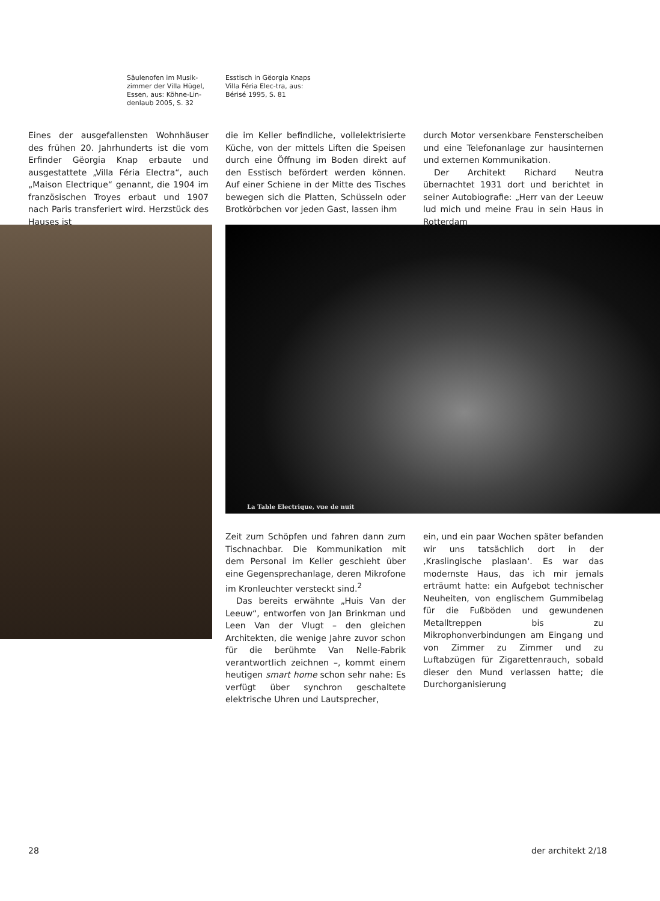Säulenofen im Musik-zimmer der Villa Hügel, Essen, aus: Köhne-Lin-denlaub 2005, S. 32
Esstisch in Gëorgia Knaps Villa Féria Elec-tra, aus: Bérisé 1995, S. 81
Eines der ausgefallensten Wohnhäuser des frühen 20. Jahrhunderts ist die vom Erfinder Gëorgia Knap erbaute und ausgestattete „Villa Féria Electra“, auch „Maison Electrique“ genannt, die 1904 im französischen Troyes erbaut und 1907 nach Paris transferiert wird. Herzstück des Hauses ist
die im Keller befindliche, vollelektrisierte Küche, von der mittels Liften die Speisen durch eine Öffnung im Boden direkt auf den Esstisch befördert werden können. Auf einer Schiene in der Mitte des Tisches bewegen sich die Platten, Schüsseln oder Brotkörbchen vor jeden Gast, lassen ihm
durch Motor versenkbare Fensterscheiben und eine Telefonanlage zur hausinternen und externen Kommunikation.
Der Architekt Richard Neutra übernachtet 1931 dort und berichtet in seiner Autobiografie: „Herr van der Leeuw lud mich und meine Frau in sein Haus in Rotterdam
La Table Electrique, vue de nuit
Zeit zum Schöpfen und fahren dann zum Tischnachbar. Die Kommunikation mit dem Personal im Keller geschieht über eine Gegensprechanlage, deren Mikrofone im Kronleuchter versteckt sind.<sup>2</sup>
Das bereits erwähnte „Huis Van der Leeuw“, entworfen von Jan Brinkman und Leen Van der Vlugt – den gleichen Architekten, die wenige Jahre zuvor schon für die berühmte Van Nelle-Fabrik verantwortlich zeichnen –, kommt einem heutigen smart home schon sehr nahe: Es verfügt über synchron geschaltete elektrische Uhren und Lautsprecher,
ein, und ein paar Wochen später befanden wir uns tatsächlich dort in der ‚Kraslingische plaslaan‘. Es war das modernste Haus, das ich mir jemals erträumt hatte: ein Aufgebot technischer Neuheiten, von englischem Gummibelag für die Fußböden und gewundenen Metalltreppen bis zu Mikrophonverbindungen am Eingang und von Zimmer zu Zimmer und zu Luftabzügen für Zigarettenrauch, sobald dieser den Mund verlassen hatte; die Durchorganisierung
28 der architekt 2/18